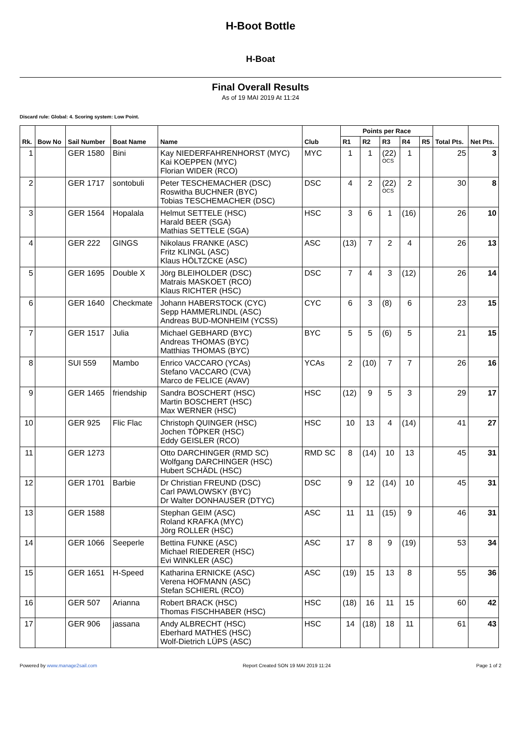H-Boot Bottle
H-Boat
Final Overall Results
As of 19 MAI 2019 At 11:24
Discard rule: Global: 4. Scoring system: Low Point.
| Rk. | Bow No | Sail Number | Boat Name | Name | Club | Points per Race | | | | | Total Pts. | Net Pts. |
| --- | --- | --- | --- | --- | --- | --- | --- | --- | --- | --- | --- | --- |
| | | | | | | R1 | R2 | R3 | R4 | R5 | | |
| 1 | | GER 1580 | Bini | Kay NIEDERFAHRENHORST (MYC) Kai KOEPPEN (MYC) Florian WIDER (RCO) | MYC | 1 | 1 | (22) OCS | 1 | | 25 | 3 |
| 2 | | GER 1717 | sontobuli | Peter TESCHEMACHER (DSC) Roswitha BUCHNER (BYC) Tobias TESCHEMACHER (DSC) | DSC | 4 | 2 | (22) OCS | 2 | | 30 | 8 |
| 3 | | GER 1564 | Hopalala | Helmut SETTELE (HSC) Harald BEER (SGA) Mathias SETTELE (SGA) | HSC | 3 | 6 | 1 | (16) | | 26 | 10 |
| 4 | | GER 222 | GINGS | Nikolaus FRANKE (ASC) Fritz KLINGL (ASC) Klaus HÖLTZCKE (ASC) | ASC | (13) | 7 | 2 | 4 | | 26 | 13 |
| 5 | | GER 1695 | Double X | Jörg BLEIHOLDER (DSC) Matrais MASKOET (RCO) Klaus RICHTER (HSC) | DSC | 7 | 4 | 3 | (12) | | 26 | 14 |
| 6 | | GER 1640 | Checkmate | Johann HABERSTOCK (CYC) Sepp HAMMERLINDL (ASC) Andreas BUD-MONHEIM (YCSS) | CYC | 6 | 3 | (8) | 6 | | 23 | 15 |
| 7 | | GER 1517 | Julia | Michael GEBHARD (BYC) Andreas THOMAS (BYC) Matthias THOMAS (BYC) | BYC | 5 | 5 | (6) | 5 | | 21 | 15 |
| 8 | | SUI 559 | Mambo | Enrico VACCARO (YCAs) Stefano VACCARO (CVA) Marco de FELICE (AVAV) | YCAs | 2 | (10) | 7 | 7 | | 26 | 16 |
| 9 | | GER 1465 | friendship | Sandra BOSCHERT (HSC) Martin BOSCHERT (HSC) Max WERNER (HSC) | HSC | (12) | 9 | 5 | 3 | | 29 | 17 |
| 10 | | GER 925 | Flic Flac | Christoph QUINGER (HSC) Jochen TÖPKER (HSC) Eddy GEISLER (RCO) | HSC | 10 | 13 | 4 | (14) | | 41 | 27 |
| 11 | | GER 1273 | | Otto DARCHINGER (RMD SC) Wolfgang DARCHINGER (HSC) Hubert SCHÄDL (HSC) | RMD SC | 8 | (14) | 10 | 13 | | 45 | 31 |
| 12 | | GER 1701 | Barbie | Dr Christian FREUND (DSC) Carl PAWLOWSKY (BYC) Dr Walter DONHAUSER (DTYC) | DSC | 9 | 12 | (14) | 10 | | 45 | 31 |
| 13 | | GER 1588 | | Stephan GEIM (ASC) Roland KRAFKA (MYC) Jörg ROLLER (HSC) | ASC | 11 | 11 | (15) | 9 | | 46 | 31 |
| 14 | | GER 1066 | Seeperle | Bettina FUNKE (ASC) Michael RIEDERER (HSC) Evi WINKLER (ASC) | ASC | 17 | 8 | 9 | (19) | | 53 | 34 |
| 15 | | GER 1651 | H-Speed | Katharina ERNICKE (ASC) Verena HOFMANN (ASC) Stefan SCHIERL (RCO) | ASC | (19) | 15 | 13 | 8 | | 55 | 36 |
| 16 | | GER 507 | Arianna | Robert BRACK (HSC) Thomas FISCHHABER (HSC) | HSC | (18) | 16 | 11 | 15 | | 60 | 42 |
| 17 | | GER 906 | jassana | Andy ALBRECHT (HSC) Eberhard MATHES (HSC) Wolf-Dietrich LÜPS (ASC) | HSC | 14 | (18) | 18 | 11 | | 61 | 43 |
Powered by www.manage2sail.com Report Created SON 19 MAI 2019 11:24 Page 1 of 2